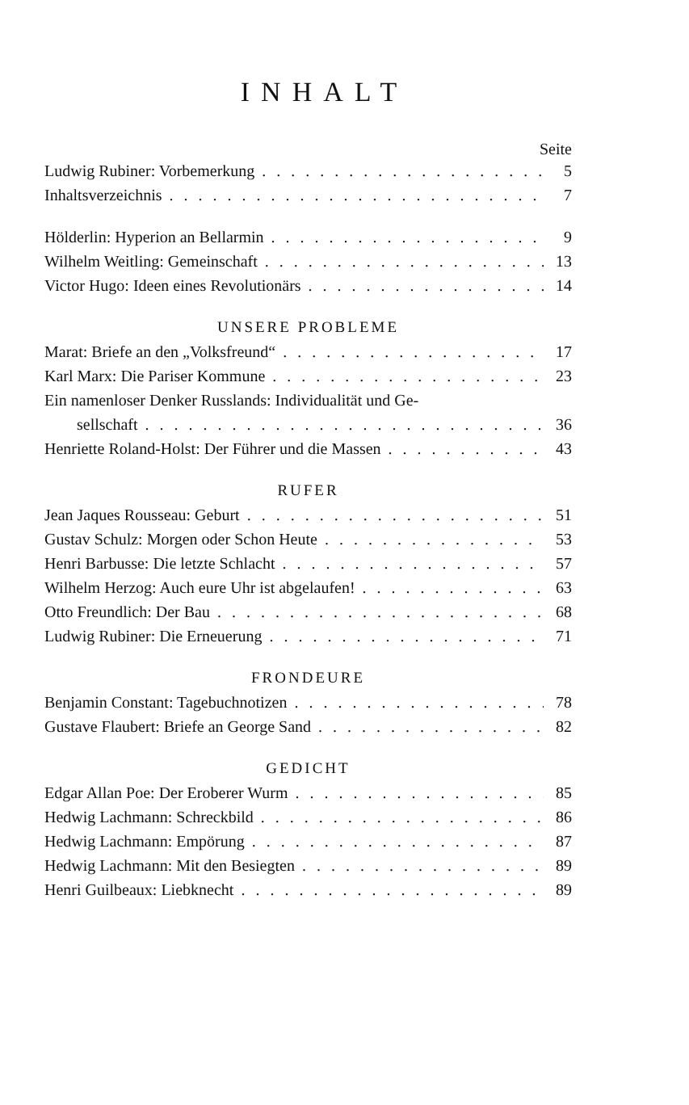INHALT
Seite
Ludwig Rubiner: Vorbemerkung 5
Inhaltsverzeichnis 7
Hölderlin: Hyperion an Bellarmin 9
Wilhelm Weitling: Gemeinschaft 13
Victor Hugo: Ideen eines Revolutionärs 14
UNSERE PROBLEME
Marat: Briefe an den „Volksfreund“17
Karl Marx: Die Pariser Kommune 23
Ein namenloser Denker Russlands: Individualität und Ge-
sellschaft 36
Henriette Roland-Holst: Der Führer und die Massen 43
RUFER
Jean Jaques Rousseau: Geburt 51
Gustav Schulz: Morgen oder Schon Heute 53
Henri Barbusse: Die letzte Schlacht 57
Wilhelm Herzog: Auch eure Uhr ist abgelaufen! 63
Otto Freundlich: Der Bau 68
Ludwig Rubiner: Die Erneuerung 71
FRONDEURE
Benjamin Constant: Tagebuchnotizen 78
Gustave Flaubert: Briefe an George Sand 82
GEDICHT
Edgar Allan Poe: Der Eroberer Wurm 85
Hedwig Lachmann: Schreckbild 86
Hedwig Lachmann: Empörung 87
Hedwig Lachmann: Mit den Besiegten 89
Henri Guilbeaux: Liebknecht 89